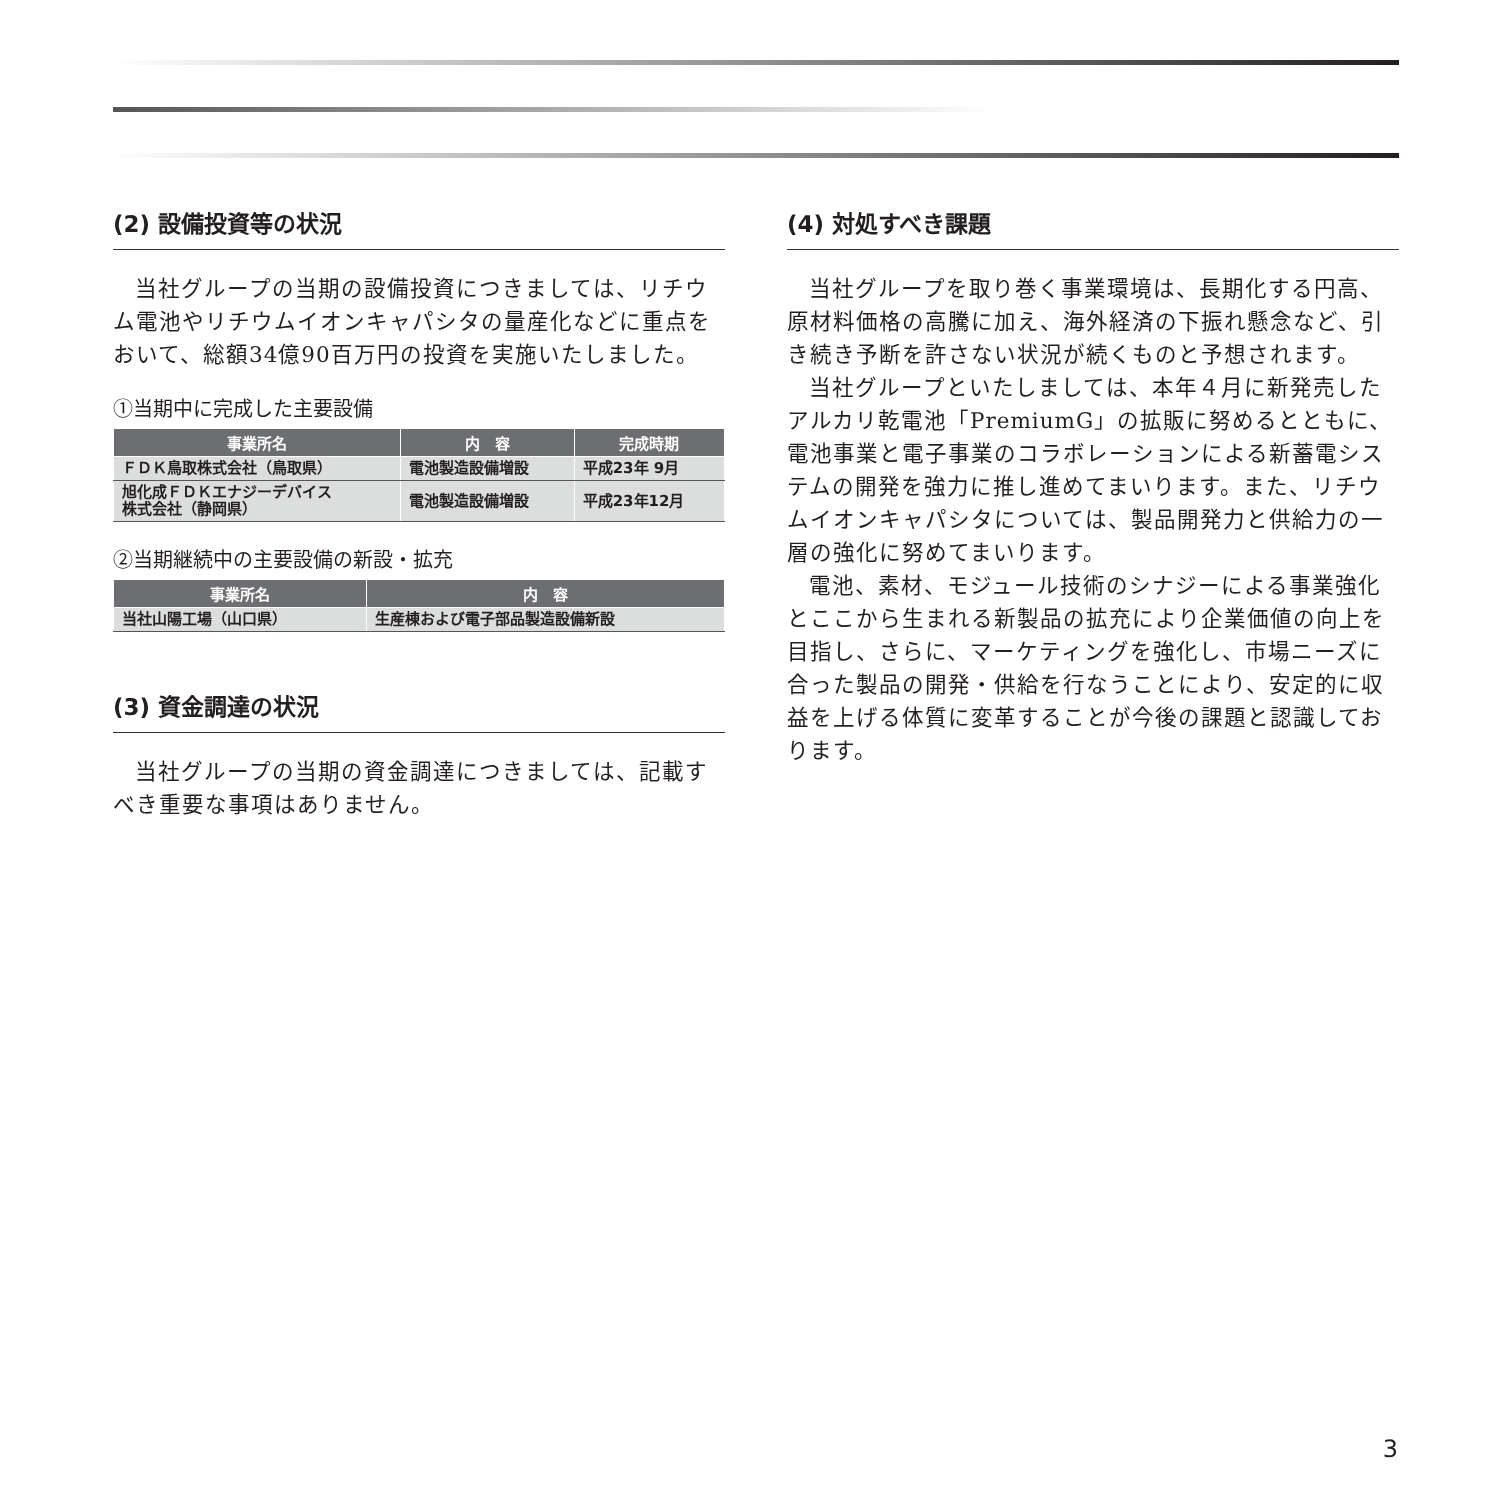(2) 設備投資等の状況
当社グループの当期の設備投資につきましては、リチウム電池やリチウムイオンキャパシタの量産化などに重点をおいて、総額34億90百万円の投資を実施いたしました。
①当期中に完成した主要設備
| 事業所名 | 内 容 | 完成時期 |
| --- | --- | --- |
| ＦＤＫ鳥取株式会社（鳥取県） | 電池製造設備増設 | 平成23年 9月 |
| 旭化成ＦＤＫエナジーデバイス 株式会社（静岡県） | 電池製造設備増設 | 平成23年12月 |
②当期継続中の主要設備の新設・拡充
| 事業所名 | 内 容 |
| --- | --- |
| 当社山陽工場（山口県） | 生産棟および電子部品製造設備新設 |
(3) 資金調達の状況
当社グループの当期の資金調達につきましては、記載すべき重要な事項はありません。
(4) 対処すべき課題
当社グループを取り巻く事業環境は、長期化する円高、原材料価格の高騰に加え、海外経済の下振れ懸念など、引き続き予断を許さない状況が続くものと予想されます。
当社グループといたしましては、本年４月に新発売したアルカリ乾電池「PremiumG」の拡販に努めるとともに、電池事業と電子事業のコラボレーションによる新蓄電システムの開発を強力に推し進めてまいります。また、リチウムイオンキャパシタについては、製品開発力と供給力の一層の強化に努めてまいります。
電池、素材、モジュール技術のシナジーによる事業強化とここから生まれる新製品の拡充により企業価値の向上を目指し、さらに、マーケティングを強化し、市場ニーズに合った製品の開発・供給を行なうことにより、安定的に収益を上げる体質に変革することが今後の課題と認識しております。
3